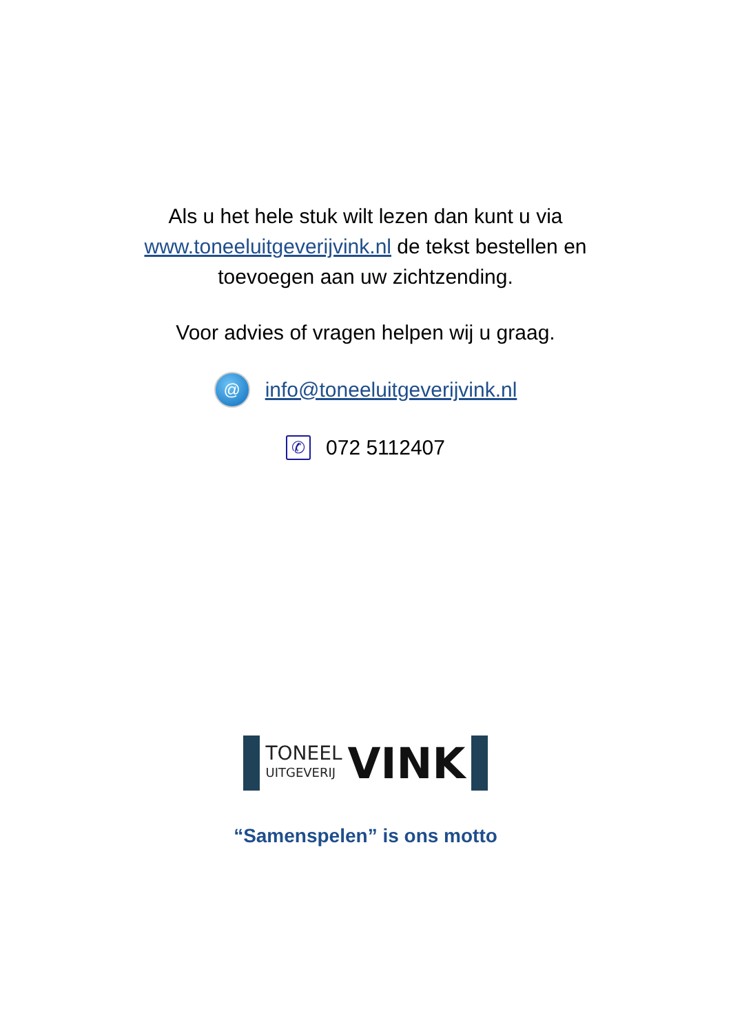Als u het hele stuk wilt lezen dan kunt u via www.toneeluitgeverijvink.nl de tekst bestellen en toevoegen aan uw zichtzending.
Voor advies of vragen helpen wij u graag.
@
info@toneeluitgeverijvink.nl
✆
072 5112407
TONEEL
UITGEVERIJ
VINK
“Samenspelen” is ons motto